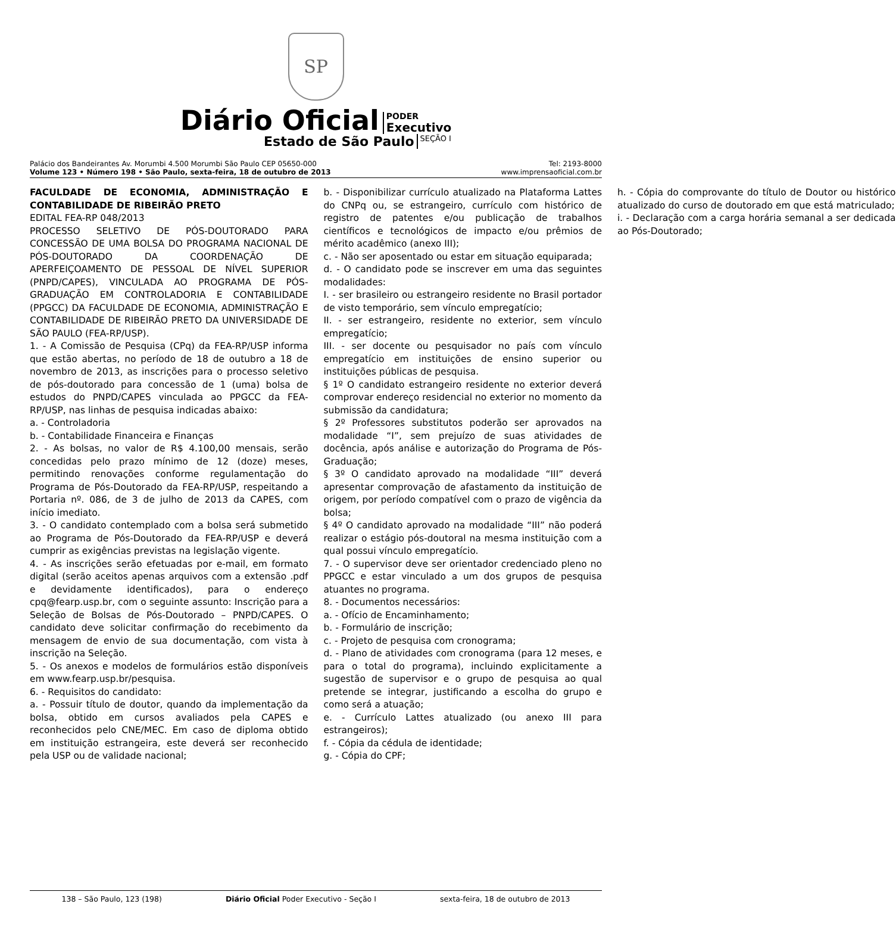SP
Diário Oficial
PODER
Executivo
Estado de São Paulo SEÇÃO I
Palácio dos Bandeirantes Av. Morumbi 4.500 Morumbi São Paulo CEP 05650-000
Volume 123 • Número 198 • São Paulo, sexta-feira, 18 de outubro de 2013
Tel: 2193-8000
www.imprensaoficial.com.br
FACULDADE DE ECONOMIA, ADMINISTRAÇÃO E CONTABILIDADE DE RIBEIRÃO PRETO
EDITAL FEA-RP 048/2013
PROCESSO SELETIVO DE PÓS-DOUTORADO PARA CONCESSÃO DE UMA BOLSA DO PROGRAMA NACIONAL DE PÓS-DOUTORADO DA COORDENAÇÃO DE APERFEIÇOAMENTO DE PESSOAL DE NÍVEL SUPERIOR (PNPD/CAPES), VINCULADA AO PROGRAMA DE PÓS-GRADUAÇÃO EM CONTROLADORIA E CONTABILIDADE (PPGCC) DA FACULDADE DE ECONOMIA, ADMINISTRAÇÃO E CONTABILIDADE DE RIBEIRÃO PRETO DA UNIVERSIDADE DE SÃO PAULO (FEA-RP/USP).
1. - A Comissão de Pesquisa (CPq) da FEA-RP/USP informa que estão abertas, no período de 18 de outubro a 18 de novembro de 2013, as inscrições para o processo seletivo de pós-doutorado para concessão de 1 (uma) bolsa de estudos do PNPD/CAPES vinculada ao PPGCC da FEA-RP/USP, nas linhas de pesquisa indicadas abaixo:
a. - Controladoria
b. - Contabilidade Financeira e Finanças
2. - As bolsas, no valor de R$ 4.100,00 mensais, serão concedidas pelo prazo mínimo de 12 (doze) meses, permitindo renovações conforme regulamentação do Programa de Pós-Doutorado da FEA-RP/USP, respeitando a Portaria nº. 086, de 3 de julho de 2013 da CAPES, com início imediato.
3. - O candidato contemplado com a bolsa será submetido ao Programa de Pós-Doutorado da FEA-RP/USP e deverá cumprir as exigências previstas na legislação vigente.
4. - As inscrições serão efetuadas por e-mail, em formato digital (serão aceitos apenas arquivos com a extensão .pdf e devidamente identificados), para o endereço cpq@fearp.usp.br, com o seguinte assunto: Inscrição para a Seleção de Bolsas de Pós-Doutorado – PNPD/CAPES. O candidato deve solicitar confirmação do recebimento da mensagem de envio de sua documentação, com vista à inscrição na Seleção.
5. - Os anexos e modelos de formulários estão disponíveis em www.fearp.usp.br/pesquisa.
6. - Requisitos do candidato:
a. - Possuir título de doutor, quando da implementação da bolsa, obtido em cursos avaliados pela CAPES e reconhecidos pelo CNE/MEC. Em caso de diploma obtido em instituição estrangeira, este deverá ser reconhecido pela USP ou de validade nacional;
b. - Disponibilizar currículo atualizado na Plataforma Lattes do CNPq ou, se estrangeiro, currículo com histórico de registro de patentes e/ou publicação de trabalhos científicos e tecnológicos de impacto e/ou prêmios de mérito acadêmico (anexo III);
c. - Não ser aposentado ou estar em situação equiparada;
d. - O candidato pode se inscrever em uma das seguintes modalidades:
I. - ser brasileiro ou estrangeiro residente no Brasil portador de visto temporário, sem vínculo empregatício;
II. - ser estrangeiro, residente no exterior, sem vínculo empregatício;
III. - ser docente ou pesquisador no país com vínculo empregatício em instituições de ensino superior ou instituições públicas de pesquisa.
§ 1º O candidato estrangeiro residente no exterior deverá comprovar endereço residencial no exterior no momento da submissão da candidatura;
§ 2º Professores substitutos poderão ser aprovados na modalidade “I”, sem prejuízo de suas atividades de docência, após análise e autorização do Programa de Pós-Graduação;
§ 3º O candidato aprovado na modalidade “III” deverá apresentar comprovação de afastamento da instituição de origem, por período compatível com o prazo de vigência da bolsa;
§ 4º O candidato aprovado na modalidade “III” não poderá realizar o estágio pós-doutoral na mesma instituição com a qual possui vínculo empregatício.
7. - O supervisor deve ser orientador credenciado pleno no PPGCC e estar vinculado a um dos grupos de pesquisa atuantes no programa.
8. - Documentos necessários:
a. - Ofício de Encaminhamento;
b. - Formulário de inscrição;
c. - Projeto de pesquisa com cronograma;
d. - Plano de atividades com cronograma (para 12 meses, e para o total do programa), incluindo explicitamente a sugestão de supervisor e o grupo de pesquisa ao qual pretende se integrar, justificando a escolha do grupo e como será a atuação;
e. - Currículo Lattes atualizado (ou anexo III para estrangeiros);
f. - Cópia da cédula de identidade;
g. - Cópia do CPF;
h. - Cópia do comprovante do título de Doutor ou histórico atualizado do curso de doutorado em que está matriculado;
i. - Declaração com a carga horária semanal a ser dedicada ao Pós-Doutorado;
138 – São Paulo, 123 (198) Diário Oficial Poder Executivo - Seção I sexta-feira, 18 de outubro de 2013